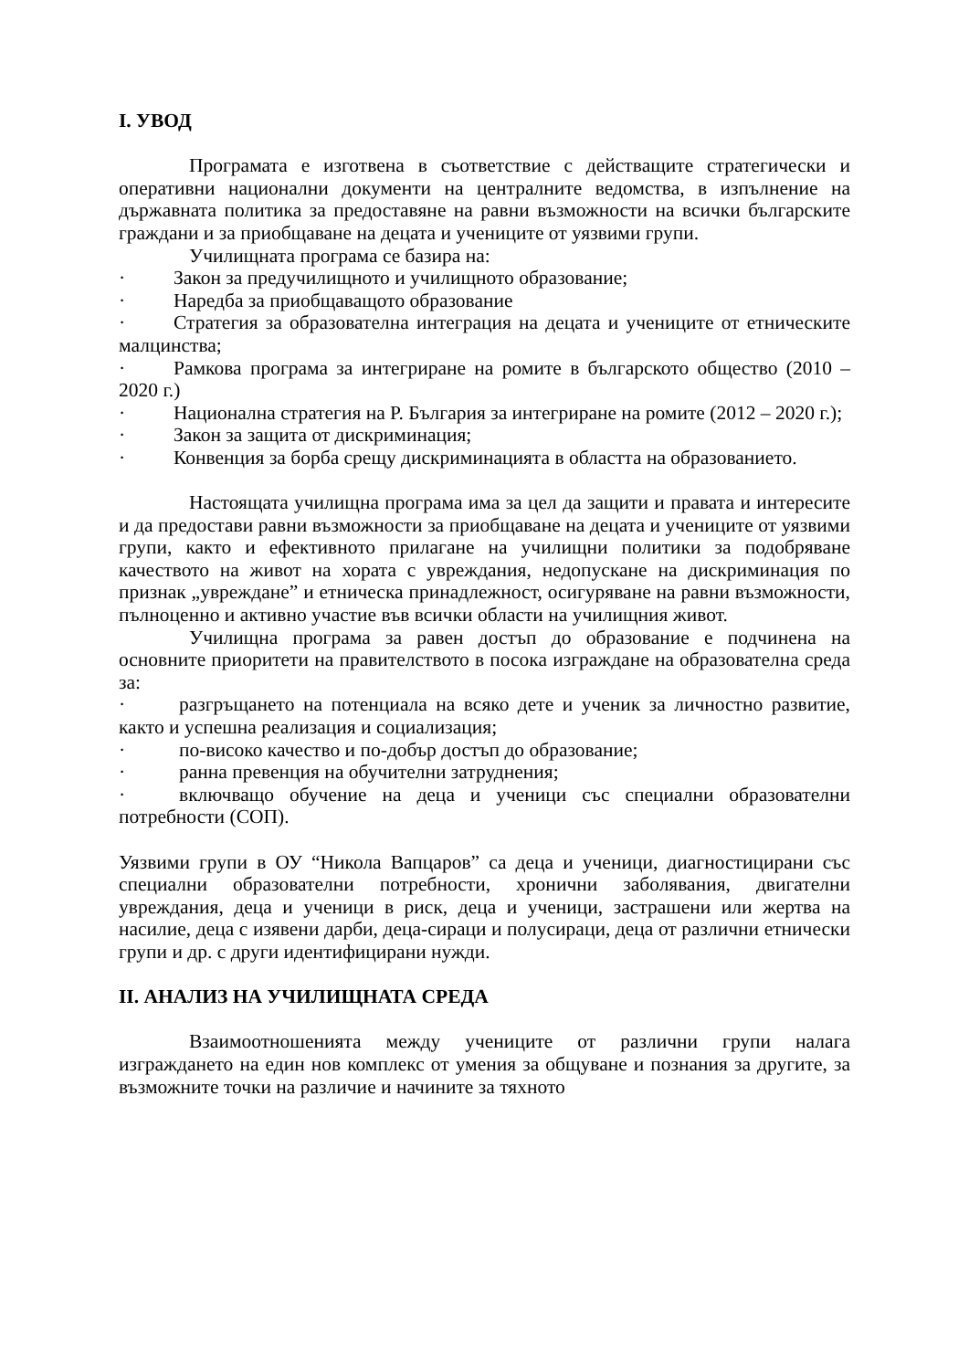I. УВОД
Програмата е изготвена в съответствие с действащите стратегически и оперативни национални документи на централните ведомства, в изпълнение на държавната политика за предоставяне на равни възможности на всички българските граждани и за приобщаване на децата и учениците от уязвими групи.
Училищната програма се базира на:
· Закон за предучилищното и училищното образование;
· Наредба за приобщаващото образование
· Стратегия за образователна интеграция на децата и учениците от етническите малцинства;
· Рамкова програма за интегриране на ромите в българското общество (2010 – 2020 г.)
· Национална стратегия на Р. България за интегриране на ромите (2012 – 2020 г.);
· Закон за защита от дискриминация;
· Конвенция за борба срещу дискриминацията в областта на образованието.
Настоящата училищна програма има за цел да защити и правата и интересите и да предостави равни възможности за приобщаване на децата и учениците от уязвими групи, както и ефективното прилагане на училищни политики за подобряване качеството на живот на хората с увреждания, недопускане на дискриминация по признак „увреждане” и етническа принадлежност, осигуряване на равни възможности, пълноценно и активно участие във всички области на училищния живот.
Училищна програма за равен достъп до образование е подчинена на основните приоритети на правителството в посока изграждане на образователна среда за:
· разгръщането на потенциала на всяко дете и ученик за личностно развитие, както и успешна реализация и социализация;
· по-високо качество и по-добър достъп до образование;
· ранна превенция на обучителни затруднения;
· включващо обучение на деца и ученици със специални образователни потребности (СОП).
Уязвими групи в ОУ “Никола Вапцаров” са деца и ученици, диагностицирани със специални образователни потребности, хронични заболявания, двигателни увреждания, деца и ученици в риск, деца и ученици, застрашени или жертва на насилие, деца с изявени дарби, деца-сираци и полусираци, деца от различни етнически групи и др. с други идентифицирани нужди.
II. АНАЛИЗ НА УЧИЛИЩНАТА СРЕДА
Взаимоотношенията между учениците от различни групи налага изграждането на един нов комплекс от умения за общуване и познания за другите, за възможните точки на различие и начините за тяхното